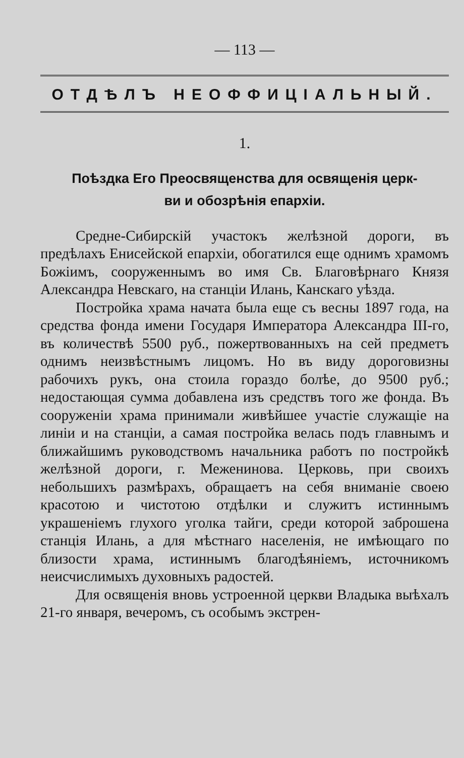— 113 —
ОТДѢЛЪ НЕОФФИЦІАЛЬНЫЙ.
1.
Поѣздка Его Преосвященства для освященія церк-
ви и обозрѣнія епархіи.
Средне-Сибирскій участокъ желѣзной дороги, въ предѣлахъ Енисейской епархіи, обогатился еще однимъ храмомъ Божіимъ, сооруженнымъ во имя Св. Благовѣрнаго Князя Александра Невскаго, на станціи Илань, Канскаго уѣзда.
Постройка храма начата была еще съ весны 1897 года, на средства фонда имени Государя Императора Александра III-го, въ количествѣ 5500 руб., пожертвованныхъ на сей предметъ однимъ неизвѣстнымъ лицомъ. Но въ виду дороговизны рабочихъ рукъ, она стоила гораздо болѣе, до 9500 руб.; недостающая сумма добавлена изъ средствъ того же фонда. Въ сооруженіи храма принимали живѣйшее участіе служащіе на линіи и на станціи, а самая постройка велась подъ главнымъ и ближайшимъ руководствомъ начальника работъ по постройкѣ желѣзной дороги, г. Меженинова. Церковь, при своихъ небольшихъ размѣрахъ, обращаетъ на себя вниманіе своею красотою и чистотою отдѣлки и служитъ истиннымъ украшеніемъ глухого уголка тайги, среди которой заброшена станція Илань, а для мѣстнаго населенія, не имѣющаго по близости храма, истиннымъ благодѣяніемъ, источникомъ неисчислимыхъ духовныхъ радостей.
Для освященія вновь устроенной церкви Владыка выѣхалъ 21-го января, вечеромъ, съ особымъ экстрен-